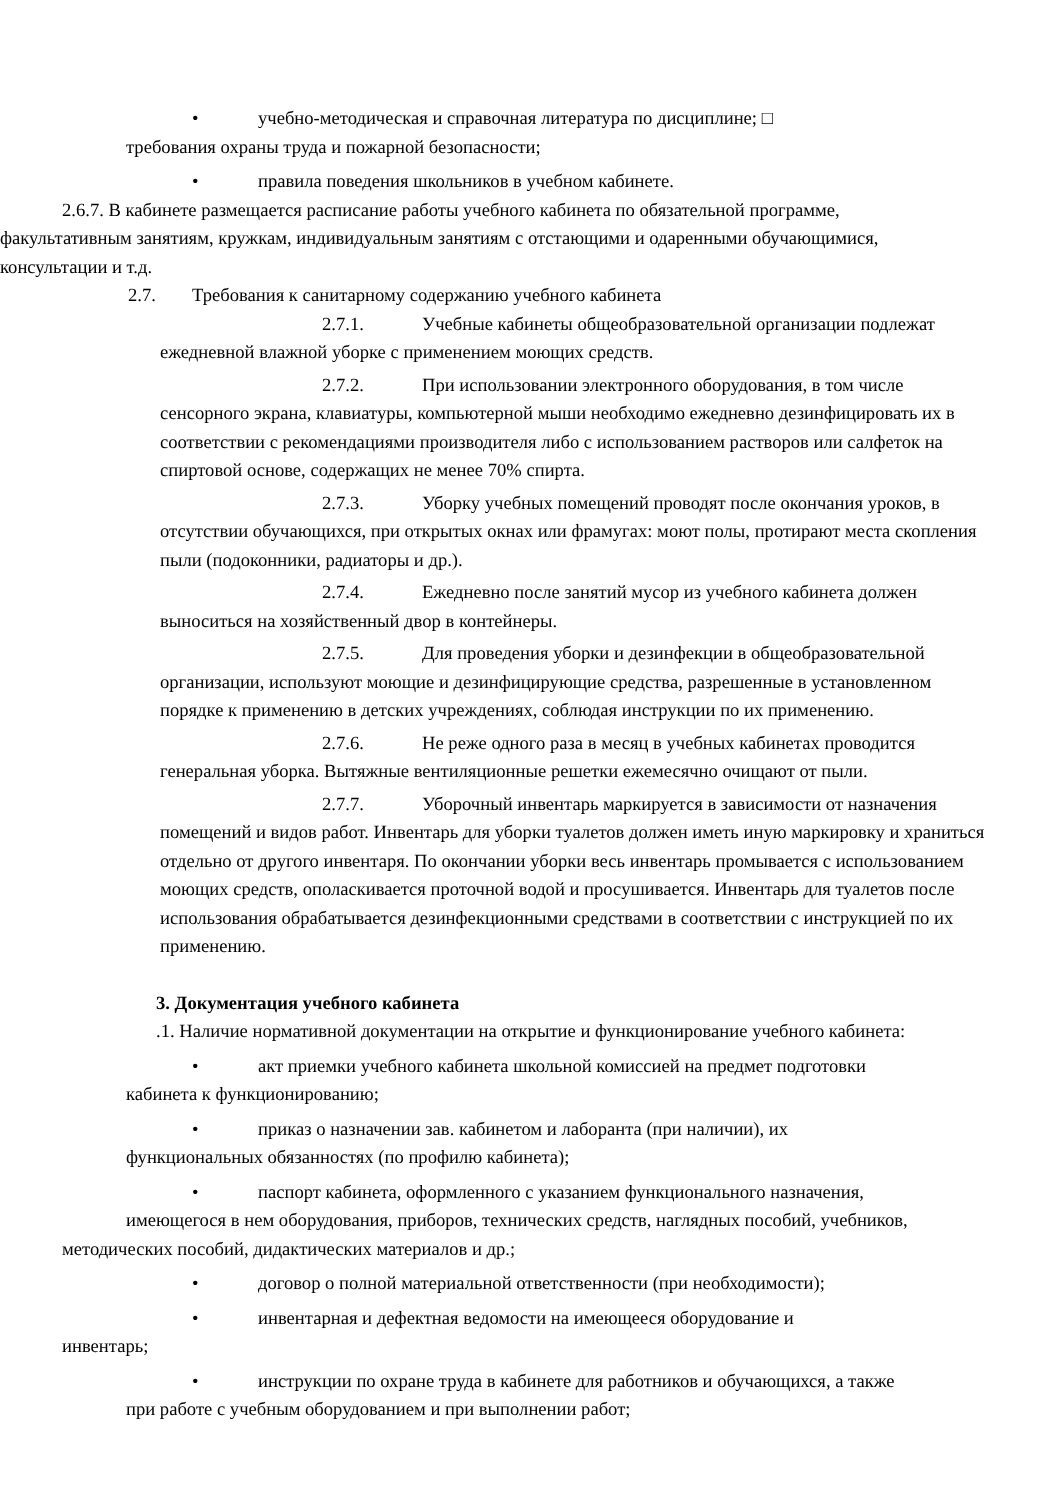• учебно-методическая и справочная литература по дисциплине; □
требования охраны труда и пожарной безопасности;
• правила поведения школьников в учебном кабинете.
2.6.7. В кабинете размещается расписание работы учебного кабинета по обязательной программе, факультативным занятиям, кружкам, индивидуальным занятиям с отстающими и одаренными обучающимися, консультации и т.д.
2.7. Требования к санитарному содержанию учебного кабинета
2.7.1. Учебные кабинеты общеобразовательной организации подлежат ежедневной влажной уборке с применением моющих средств.
2.7.2. При использовании электронного оборудования, в том числе сенсорного экрана, клавиатуры, компьютерной мыши необходимо ежедневно дезинфицировать их в соответствии с рекомендациями производителя либо с использованием растворов или салфеток на спиртовой основе, содержащих не менее 70% спирта.
2.7.3. Уборку учебных помещений проводят после окончания уроков, в отсутствии обучающихся, при открытых окнах или фрамугах: моют полы, протирают места скопления пыли (подоконники, радиаторы и др.).
2.7.4. Ежедневно после занятий мусор из учебного кабинета должен выноситься на хозяйственный двор в контейнеры.
2.7.5. Для проведения уборки и дезинфекции в общеобразовательной организации, используют моющие и дезинфицирующие средства, разрешенные в установленном порядке к применению в детских учреждениях, соблюдая инструкции по их применению.
2.7.6. Не реже одного раза в месяц в учебных кабинетах проводится генеральная уборка. Вытяжные вентиляционные решетки ежемесячно очищают от пыли.
2.7.7. Уборочный инвентарь маркируется в зависимости от назначения помещений и видов работ. Инвентарь для уборки туалетов должен иметь иную маркировку и храниться отдельно от другого инвентаря. По окончании уборки весь инвентарь промывается с использованием моющих средств, ополаскивается проточной водой и просушивается. Инвентарь для туалетов после использования обрабатывается дезинфекционными средствами в соответствии с инструкцией по их применению.
3. Документация учебного кабинета
.1. Наличие нормативной документации на открытие и функционирование учебного кабинета:
• акт приемки учебного кабинета школьной комиссией на предмет подготовки
кабинета к функционированию;
• приказ о назначении зав. кабинетом и лаборанта (при наличии), их
функциональных обязанностях (по профилю кабинета);
• паспорт кабинета, оформленного с указанием функционального назначения,
имеющегося в нем оборудования, приборов, технических средств, наглядных пособий, учебников, методических пособий, дидактических материалов и др.;
• договор о полной материальной ответственности (при необходимости);
• инвентарная и дефектная ведомости на имеющееся оборудование и
инвентарь;
• инструкции по охране труда в кабинете для работников и обучающихся, а также
при работе с учебным оборудованием и при выполнении работ;